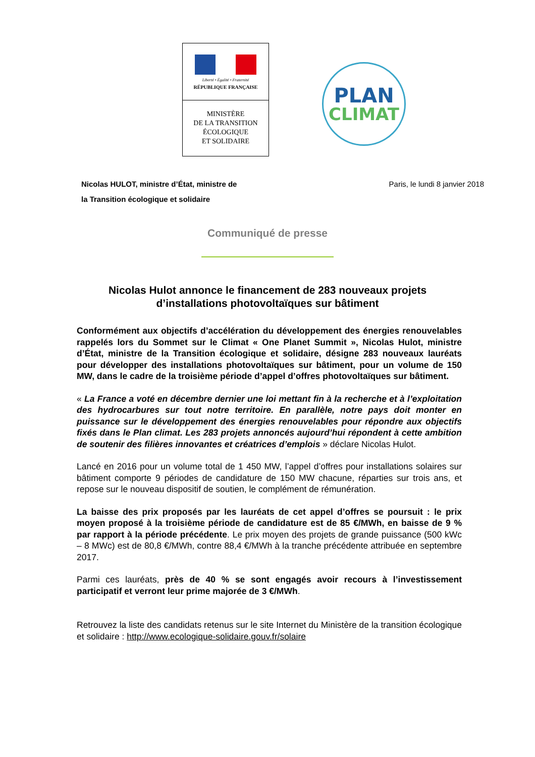Liberté • Égalité • Fraternité
RÉPUBLIQUE FRANÇAISE
MINISTÈRE
DE LA TRANSITION
ÉCOLOGIQUE
ET SOLIDAIRE
PLAN
CLIMAT
Nicolas HULOT, ministre d’État, ministre de
la Transition écologique et solidaire
Paris, le lundi 8 janvier 2018
Communiqué de presse
Nicolas Hulot annonce le financement de 283 nouveaux projets
d’installations photovoltaïques sur bâtiment
Conformément aux objectifs d’accélération du développement des énergies renouvelables rappelés lors du Sommet sur le Climat « One Planet Summit », Nicolas Hulot, ministre d’État, ministre de la Transition écologique et solidaire, désigne 283 nouveaux lauréats pour développer des installations photovoltaïques sur bâtiment, pour un volume de 150 MW, dans le cadre de la troisième période d’appel d’offres photovoltaïques sur bâtiment.
« La France a voté en décembre dernier une loi mettant fin à la recherche et à l’exploitation des hydrocarbures sur tout notre territoire. En parallèle, notre pays doit monter en puissance sur le développement des énergies renouvelables pour répondre aux objectifs fixés dans le Plan climat. Les 283 projets annoncés aujourd’hui répondent à cette ambition de soutenir des filières innovantes et créatrices d’emplois » déclare Nicolas Hulot.
Lancé en 2016 pour un volume total de 1 450 MW, l’appel d’offres pour installations solaires sur bâtiment comporte 9 périodes de candidature de 150 MW chacune, réparties sur trois ans, et repose sur le nouveau dispositif de soutien, le complément de rémunération.
La baisse des prix proposés par les lauréats de cet appel d’offres se poursuit : le prix moyen proposé à la troisième période de candidature est de 85 €/MWh, en baisse de 9 % par rapport à la période précédente. Le prix moyen des projets de grande puissance (500 kWc – 8 MWc) est de 80,8 €/MWh, contre 88,4 €/MWh à la tranche précédente attribuée en septembre 2017.
Parmi ces lauréats, près de 40 % se sont engagés avoir recours à l’investissement participatif et verront leur prime majorée de 3 €/MWh.
Retrouvez la liste des candidats retenus sur le site Internet du Ministère de la transition écologique et solidaire : http://www.ecologique-solidaire.gouv.fr/solaire